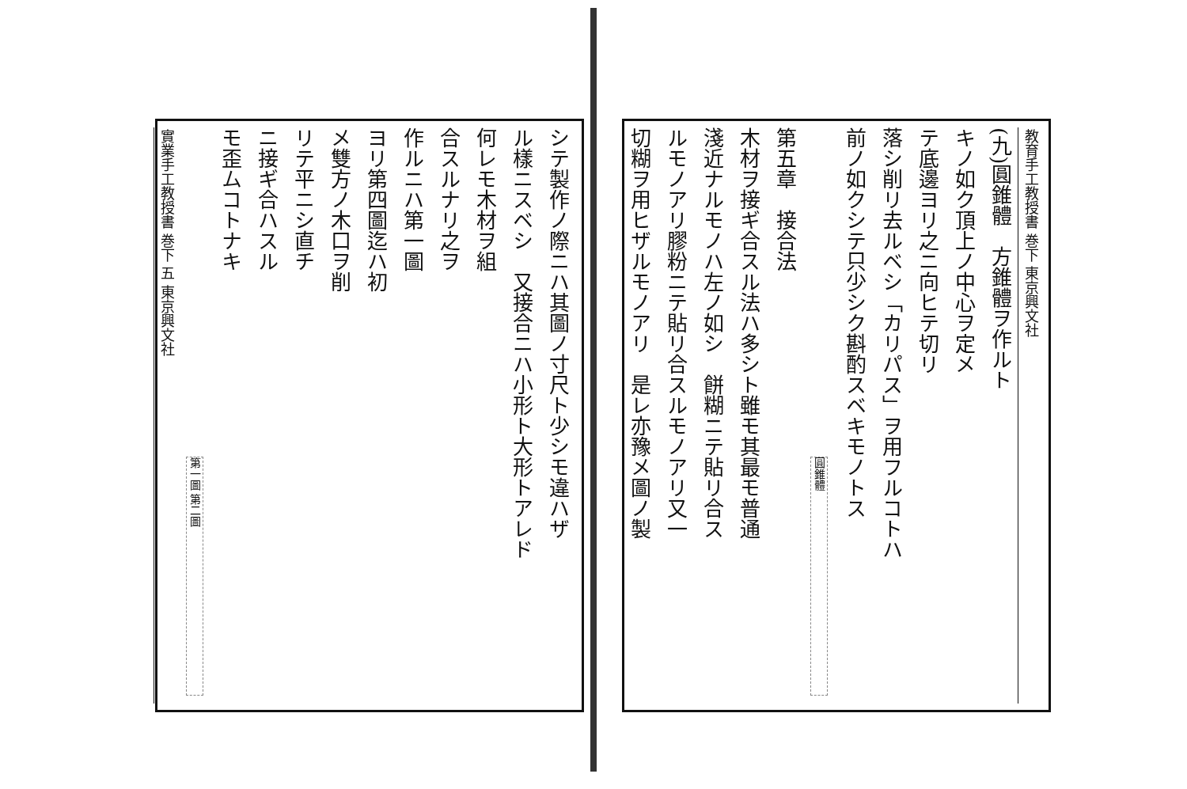教育手工教授書 巻下 東京興文社
(九)圓錐體　方錐體ヲ作ルト
キノ如ク頂上ノ中心ヲ定メ
テ底邊ヨリ之ニ向ヒテ切リ
落シ削リ去ルベシ「カリパス」ヲ用フルコトハ
前ノ如クシテ只少シク斟酌スベキモノトス
圓錐體
第五章　接合法
木材ヲ接ギ合スル法ハ多シト雖モ其最モ普通
淺近ナルモノハ左ノ如シ　餅糊ニテ貼リ合ス
ルモノアリ膠粉ニテ貼リ合スルモノアリ又一
切糊ヲ用ヒザルモノアリ　是レ亦豫メ圖ノ製
シテ製作ノ際ニハ其圖ノ寸尺ト少シモ違ハザ
ル樣ニスベシ　又接合ニハ小形ト大形トアレド
何レモ木材ヲ組
合スルナリ之ヲ
作ルニハ第一圖
ヨリ第四圖迄ハ初
メ雙方ノ木口ヲ削
リテ平ニシ直チ
ニ接ギ合ハスル
モ歪ムコトナキ
第一圖 第二圖
實業手工教授書 巻下 五 東京興文社